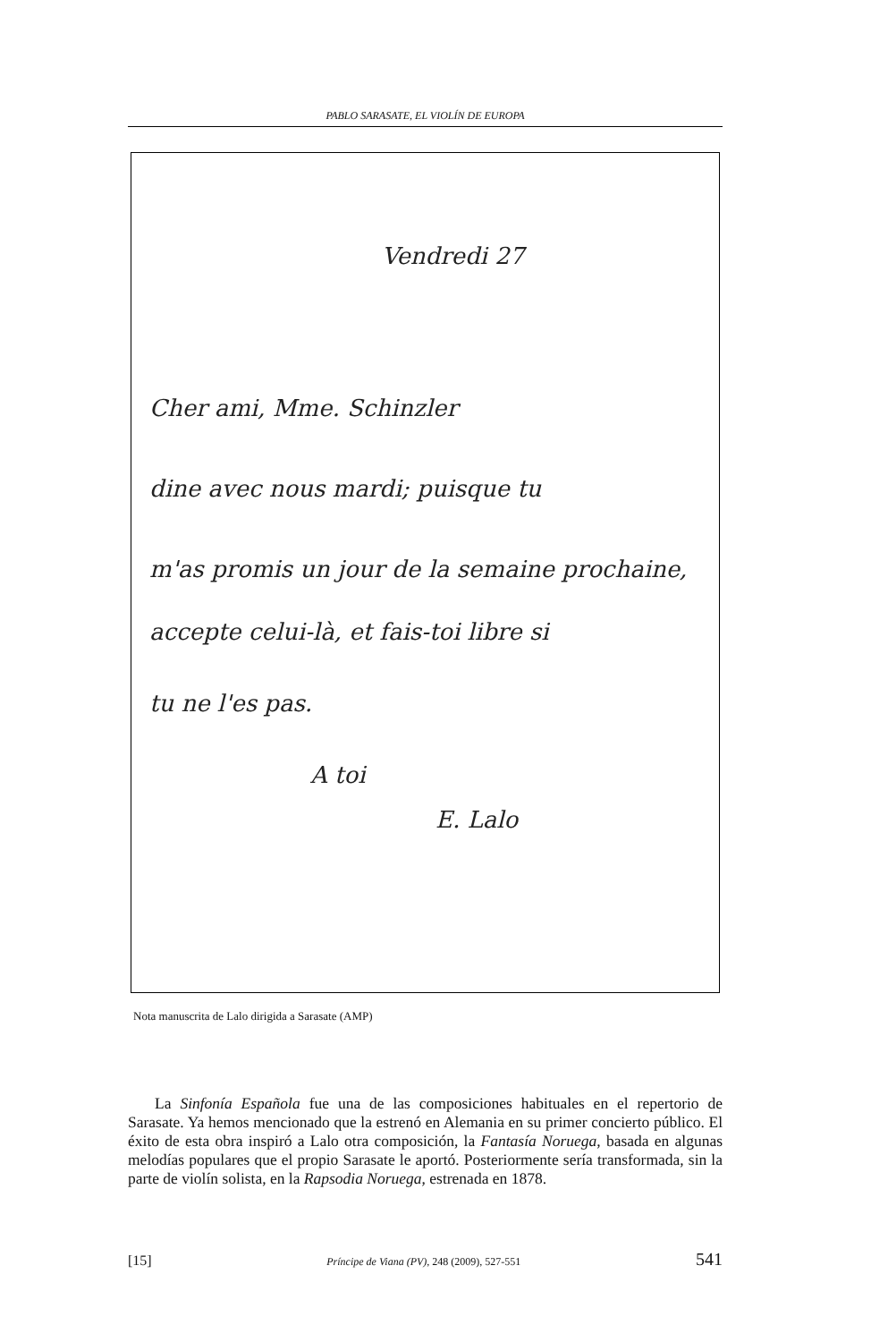PABLO SARASATE, EL VIOLÍN DE EUROPA
Vendredi 27
Cher ami, Mme. Schinzler
dine avec nous mardi; puisque tu
m'as promis un jour de la semaine prochaine,
accepte celui-là, et fais-toi libre si
tu ne l'es pas.
A toi
E. Lalo
Nota manuscrita de Lalo dirigida a Sarasate (AMP)
La Sinfonía Española fue una de las composiciones habituales en el repertorio de Sarasate. Ya hemos mencionado que la estrenó en Alemania en su primer concierto público. El éxito de esta obra inspiró a Lalo otra composición, la Fantasía Noruega, basada en algunas melodías populares que el propio Sarasate le aportó. Posteriormente sería transformada, sin la parte de violín solista, en la Rapsodia Noruega, estrenada en 1878.
[15] Príncipe de Viana (PV), 248 (2009), 527-551 541